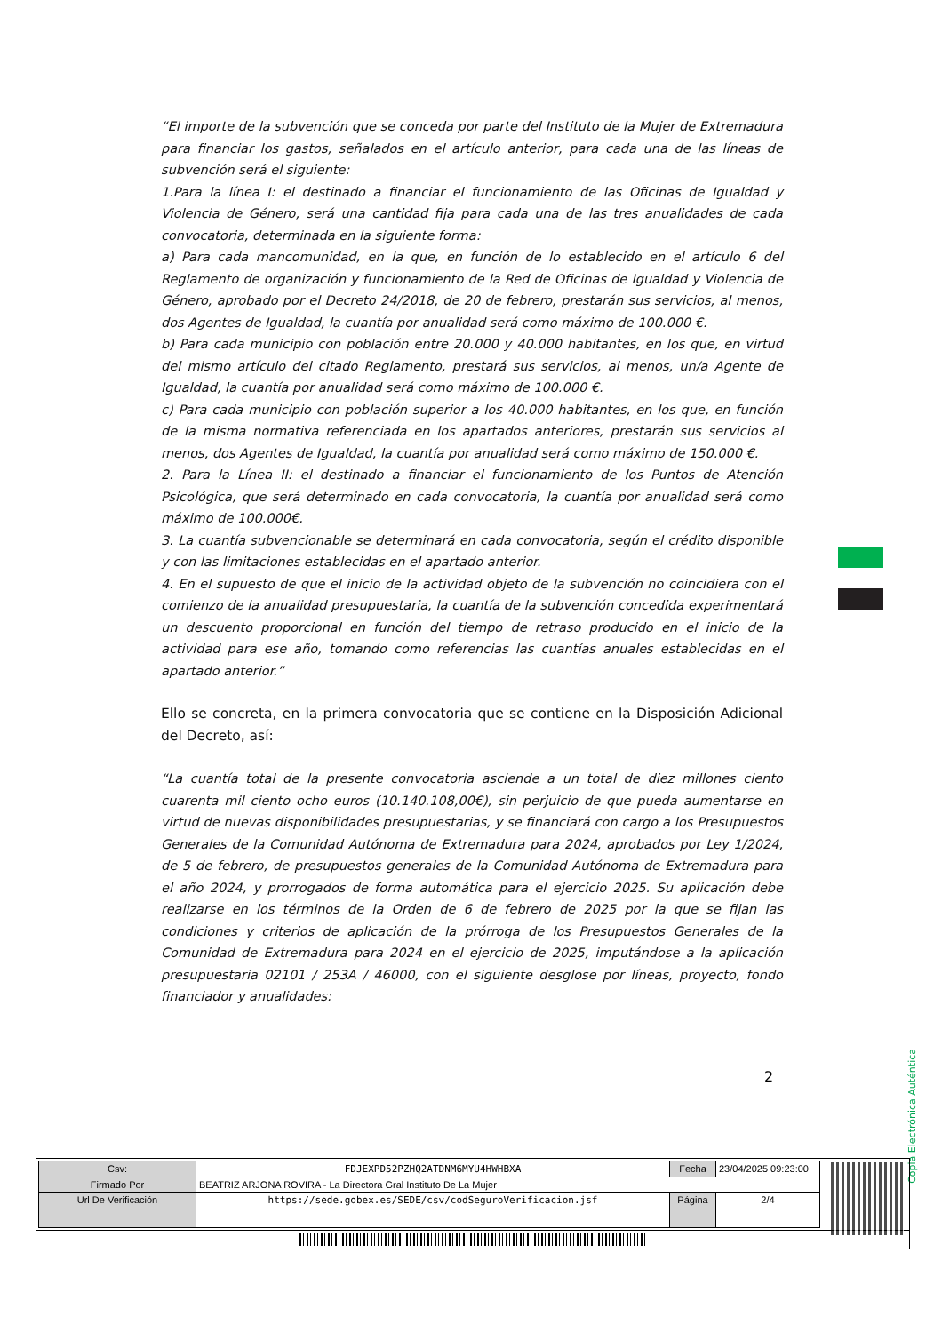“El importe de la subvención que se conceda por parte del Instituto de la Mujer de Extremadura para financiar los gastos, señalados en el artículo anterior, para cada una de las líneas de subvención será el siguiente:
1.Para la línea I: el destinado a financiar el funcionamiento de las Oficinas de Igualdad y Violencia de Género, será una cantidad fija para cada una de las tres anualidades de cada convocatoria, determinada en la siguiente forma:
a) Para cada mancomunidad, en la que, en función de lo establecido en el artículo 6 del Reglamento de organización y funcionamiento de la Red de Oficinas de Igualdad y Violencia de Género, aprobado por el Decreto 24/2018, de 20 de febrero, prestarán sus servicios, al menos, dos Agentes de Igualdad, la cuantía por anualidad será como máximo de 100.000 €.
b) Para cada municipio con población entre 20.000 y 40.000 habitantes, en los que, en virtud del mismo artículo del citado Reglamento, prestará sus servicios, al menos, un/a Agente de Igualdad, la cuantía por anualidad será como máximo de 100.000 €.
c) Para cada municipio con población superior a los 40.000 habitantes, en los que, en función de la misma normativa referenciada en los apartados anteriores, prestarán sus servicios al menos, dos Agentes de Igualdad, la cuantía por anualidad será como máximo de 150.000 €.
2. Para la Línea II: el destinado a financiar el funcionamiento de los Puntos de Atención Psicológica, que será determinado en cada convocatoria, la cuantía por anualidad será como máximo de 100.000€.
3. La cuantía subvencionable se determinará en cada convocatoria, según el crédito disponible y con las limitaciones establecidas en el apartado anterior.
4. En el supuesto de que el inicio de la actividad objeto de la subvención no coincidiera con el comienzo de la anualidad presupuestaria, la cuantía de la subvención concedida experimentará un descuento proporcional en función del tiempo de retraso producido en el inicio de la actividad para ese año, tomando como referencias las cuantías anuales establecidas en el apartado anterior.”
Ello se concreta, en la primera convocatoria que se contiene en la Disposición Adicional del Decreto, así:
“La cuantía total de la presente convocatoria asciende a un total de diez millones ciento cuarenta mil ciento ocho euros (10.140.108,00€), sin perjuicio de que pueda aumentarse en virtud de nuevas disponibilidades presupuestarias, y se financiará con cargo a los Presupuestos Generales de la Comunidad Autónoma de Extremadura para 2024, aprobados por Ley 1/2024, de 5 de febrero, de presupuestos generales de la Comunidad Autónoma de Extremadura para el año 2024, y prorrogados de forma automática para el ejercicio 2025. Su aplicación debe realizarse en los términos de la Orden de 6 de febrero de 2025 por la que se fijan las condiciones y criterios de aplicación de la prórroga de los Presupuestos Generales de la Comunidad de Extremadura para 2024 en el ejercicio de 2025, imputándose a la aplicación presupuestaria 02101 / 253A / 46000, con el siguiente desglose por líneas, proyecto, fondo financiador y anualidades:
2
Copia Electrónica Auténtica
| Csv: | FDJEXPD52PZHQ2ATDNM6MYU4HWHBXA | Fecha | 23/04/2025 09:23:00 |
| Firmado Por | BEATRIZ ARJONA ROVIRA - La Directora Gral Instituto De La Mujer | | |
| Url De Verificación | https://sede.gobex.es/SEDE/csv/codSeguroVerificacion.jsf | Página | 2/4 |